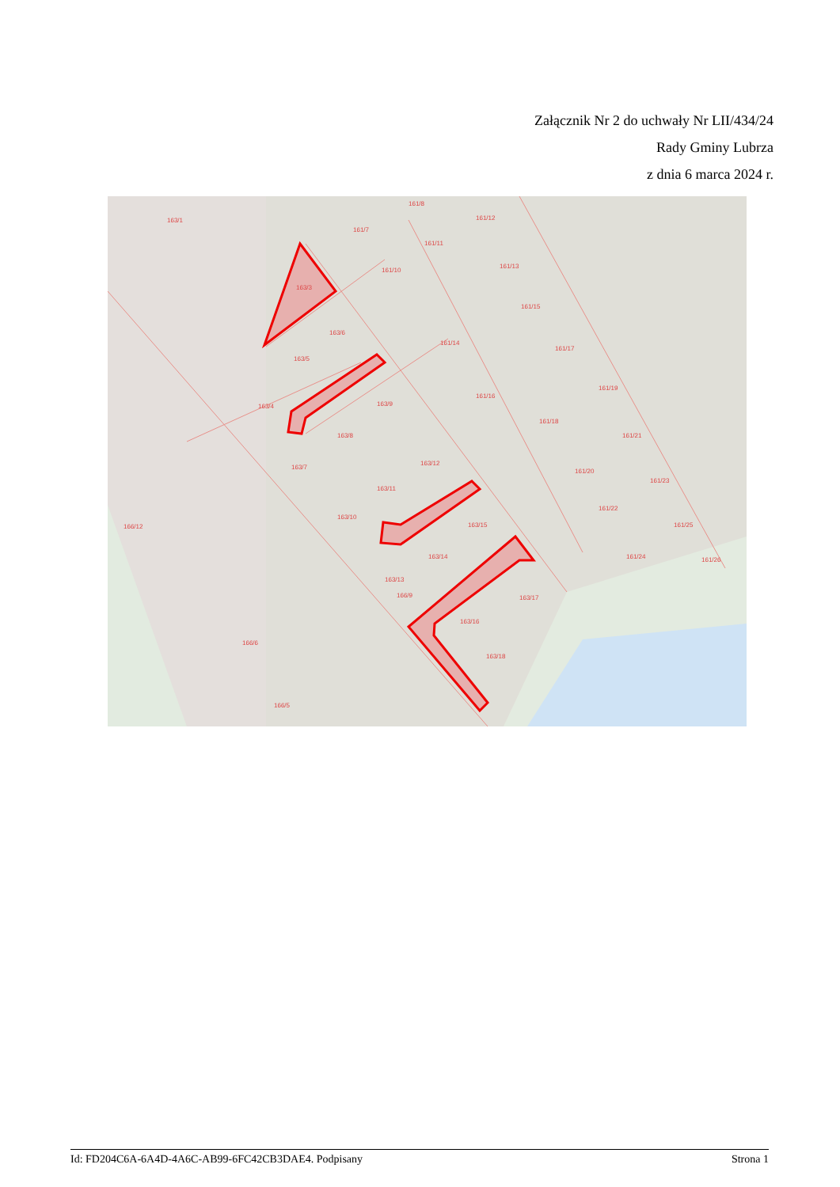Załącznik Nr 2 do uchwały Nr LII/434/24
Rady Gminy Lubrza
z dnia 6 marca 2024 r.
163/1
163/3
163/6
163/5
163/4
163/9
163/8
163/7
163/11
163/10
163/12
163/15
163/14
163/13
163/17
163/16
163/18
166/9
161/14
161/16
161/18
161/19
161/20
161/21
161/23
161/22
161/25
161/24
161/26
161/7
161/8
161/11
161/12
161/10
161/13
161/15
161/17
166/5
166/6
166/12
Id: FD204C6A-6A4D-4A6C-AB99-6FC42CB3DAE4. Podpisany Strona 1